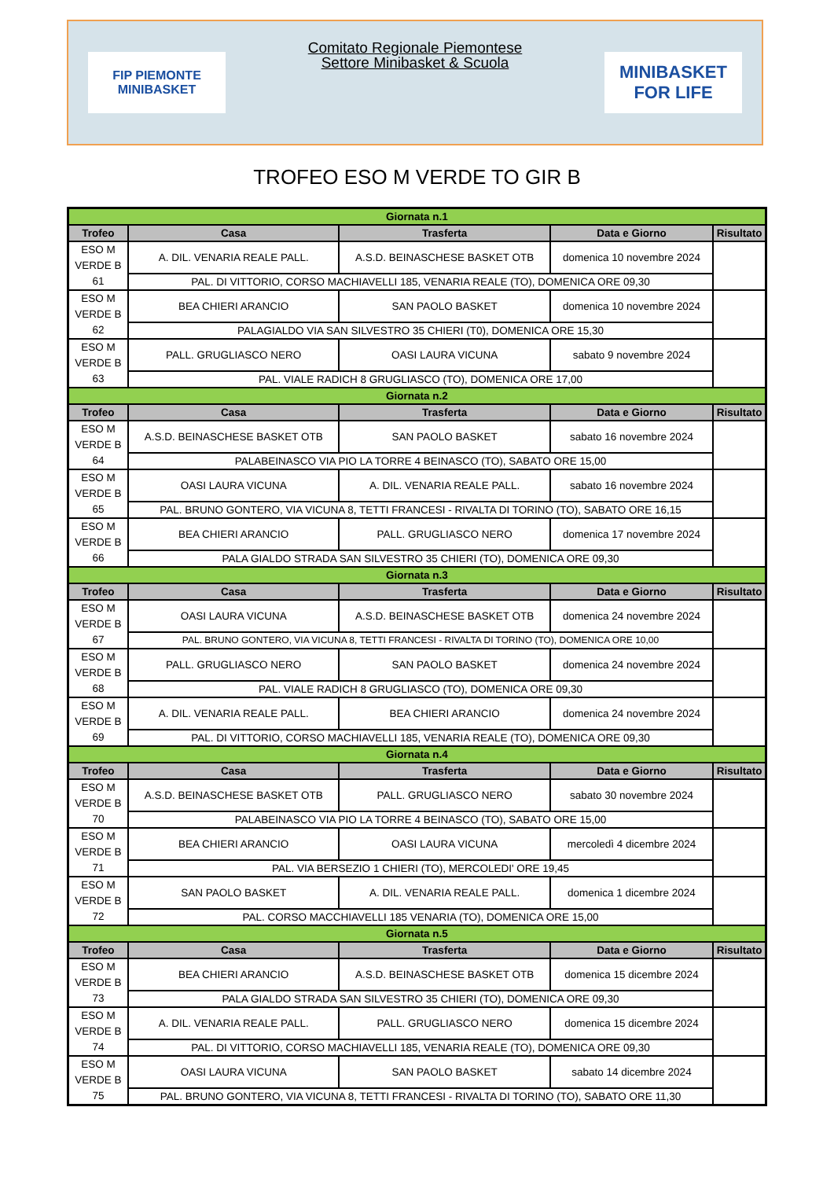FIP PIEMONTE
MINIBASKET
Comitato Regionale Piemontese
Settore Minibasket & Scuola
MINIBASKET
FOR LIFE
TROFEO ESO M VERDE TO GIR B
| Giornata n.1 | | | | |
| Trofeo | Casa | Trasferta | Data e Giorno | Risultato |
| ESO M VERDE B 61 | A. DIL. VENARIA REALE PALL. | A.S.D. BEINASCHESE BASKET OTB | domenica 10 novembre 2024 | |
| | PAL. DI VITTORIO, CORSO MACHIAVELLI 185, VENARIA REALE (TO), DOMENICA ORE 09,30 | | | |
| ESO M VERDE B 62 | BEA CHIERI ARANCIO | SAN PAOLO BASKET | domenica 10 novembre 2024 | |
| | PALAGIALDO VIA SAN SILVESTRO 35 CHIERI (T0), DOMENICA ORE 15,30 | | | |
| ESO M VERDE B 63 | PALL. GRUGLIASCO NERO | OASI LAURA VICUNA | sabato 9 novembre 2024 | |
| | PAL. VIALE RADICH 8 GRUGLIASCO (TO), DOMENICA ORE 17,00 | | | |
| Giornata n.2 | | | | |
| Trofeo | Casa | Trasferta | Data e Giorno | Risultato |
| ESO M VERDE B 64 | A.S.D. BEINASCHESE BASKET OTB | SAN PAOLO BASKET | sabato 16 novembre 2024 | |
| | PALABEINASCO VIA PIO LA TORRE 4 BEINASCO (TO), SABATO ORE 15,00 | | | |
| ESO M VERDE B 65 | OASI LAURA VICUNA | A. DIL. VENARIA REALE PALL. | sabato 16 novembre 2024 | |
| | PAL. BRUNO GONTERO, VIA VICUNA 8, TETTI FRANCESI - RIVALTA DI TORINO (TO), SABATO ORE 16,15 | | | |
| ESO M VERDE B 66 | BEA CHIERI ARANCIO | PALL. GRUGLIASCO NERO | domenica 17 novembre 2024 | |
| | PALA GIALDO STRADA SAN SILVESTRO 35 CHIERI (TO), DOMENICA ORE 09,30 | | | |
| Giornata n.3 | | | | |
| Trofeo | Casa | Trasferta | Data e Giorno | Risultato |
| ESO M VERDE B 67 | OASI LAURA VICUNA | A.S.D. BEINASCHESE BASKET OTB | domenica 24 novembre 2024 | |
| | PAL. BRUNO GONTERO, VIA VICUNA 8, TETTI FRANCESI - RIVALTA DI TORINO (TO), DOMENICA ORE 10,00 | | | |
| ESO M VERDE B 68 | PALL. GRUGLIASCO NERO | SAN PAOLO BASKET | domenica 24 novembre 2024 | |
| | PAL. VIALE RADICH 8 GRUGLIASCO (TO), DOMENICA ORE 09,30 | | | |
| ESO M VERDE B 69 | A. DIL. VENARIA REALE PALL. | BEA CHIERI ARANCIO | domenica 24 novembre 2024 | |
| | PAL. DI VITTORIO, CORSO MACHIAVELLI 185, VENARIA REALE (TO), DOMENICA ORE 09,30 | | | |
| Giornata n.4 | | | | |
| Trofeo | Casa | Trasferta | Data e Giorno | Risultato |
| ESO M VERDE B 70 | A.S.D. BEINASCHESE BASKET OTB | PALL. GRUGLIASCO NERO | sabato 30 novembre 2024 | |
| | PALABEINASCO VIA PIO LA TORRE 4 BEINASCO (TO), SABATO ORE 15,00 | | | |
| ESO M VERDE B 71 | BEA CHIERI ARANCIO | OASI LAURA VICUNA | mercoledì 4 dicembre 2024 | |
| | PAL. VIA BERSEZIO 1 CHIERI (TO), MERCOLEDI' ORE 19,45 | | | |
| ESO M VERDE B 72 | SAN PAOLO BASKET | A. DIL. VENARIA REALE PALL. | domenica 1 dicembre 2024 | |
| | PAL. CORSO MACCHIAVELLI 185 VENARIA (TO), DOMENICA ORE 15,00 | | | |
| Giornata n.5 | | | | |
| Trofeo | Casa | Trasferta | Data e Giorno | Risultato |
| ESO M VERDE B 73 | BEA CHIERI ARANCIO | A.S.D. BEINASCHESE BASKET OTB | domenica 15 dicembre 2024 | |
| | PALA GIALDO STRADA SAN SILVESTRO 35 CHIERI (TO), DOMENICA ORE 09,30 | | | |
| ESO M VERDE B 74 | A. DIL. VENARIA REALE PALL. | PALL. GRUGLIASCO NERO | domenica 15 dicembre 2024 | |
| | PAL. DI VITTORIO, CORSO MACHIAVELLI 185, VENARIA REALE (TO), DOMENICA ORE 09,30 | | | |
| ESO M VERDE B 75 | OASI LAURA VICUNA | SAN PAOLO BASKET | sabato 14 dicembre 2024 | |
| | PAL. BRUNO GONTERO, VIA VICUNA 8, TETTI FRANCESI - RIVALTA DI TORINO (TO), SABATO ORE 11,30 | | | |